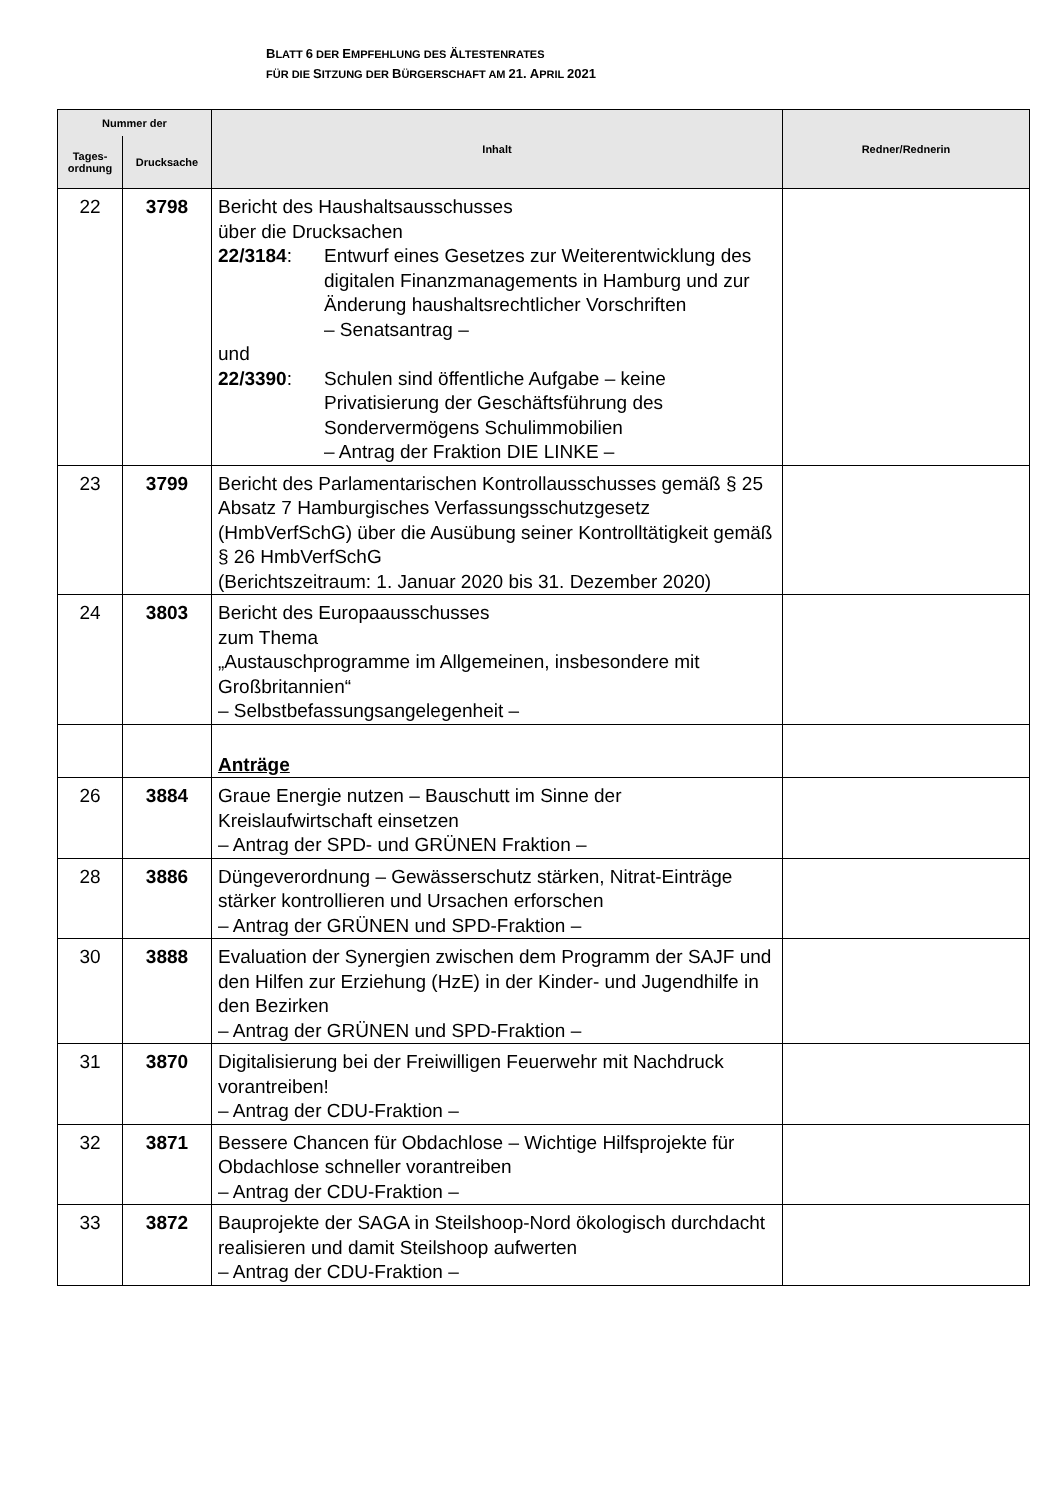BLATT 6 DER EMPFEHLUNG DES ÄLTESTENRATES
FÜR DIE SITZUNG DER BÜRGERSCHAFT AM 21. APRIL 2021
| Nummer der | | Inhalt | Redner/Rednerin |
| --- | --- | --- | --- |
| Tages- ordnung | Drucksache | | |
| 22 | 3798 | Bericht des Haushaltsausschusses über die Drucksachen 22/3184 : Entwurf eines Gesetzes zur Weiterentwicklung des digitalen Finanzmanagements in Hamburg und zur Änderung haushaltsrechtlicher Vorschriften – Senatsantrag – und 22/3390 : Schulen sind öffentliche Aufgabe – keine Privatisierung der Geschäftsführung des Sondervermögens Schulimmobilien – Antrag der Fraktion DIE LINKE – | |
| 23 | 3799 | Bericht des Parlamentarischen Kontrollausschusses gemäß § 25 Absatz 7 Hamburgisches Verfassungsschutzgesetz (HmbVerfSchG) über die Ausübung seiner Kontrolltätigkeit gemäß § 26 HmbVerfSchG (Berichtszeitraum: 1. Januar 2020 bis 31. Dezember 2020) | |
| 24 | 3803 | Bericht des Europaausschusses zum Thema „Austauschprogramme im Allgemeinen, insbesondere mit Großbritannien“ – Selbstbefassungsangelegenheit – | |
| | | Anträge | |
| 26 | 3884 | Graue Energie nutzen – Bauschutt im Sinne der Kreislaufwirtschaft einsetzen – Antrag der SPD- und GRÜNEN Fraktion – | |
| 28 | 3886 | Düngeverordnung – Gewässerschutz stärken, Nitrat-Einträge stärker kontrollieren und Ursachen erforschen – Antrag der GRÜNEN und SPD-Fraktion – | |
| 30 | 3888 | Evaluation der Synergien zwischen dem Programm der SAJF und den Hilfen zur Erziehung (HzE) in der Kinder- und Jugendhilfe in den Bezirken – Antrag der GRÜNEN und SPD-Fraktion – | |
| 31 | 3870 | Digitalisierung bei der Freiwilligen Feuerwehr mit Nachdruck vorantreiben! – Antrag der CDU-Fraktion – | |
| 32 | 3871 | Bessere Chancen für Obdachlose – Wichtige Hilfsprojekte für Obdachlose schneller vorantreiben – Antrag der CDU-Fraktion – | |
| 33 | 3872 | Bauprojekte der SAGA in Steilshoop-Nord ökologisch durchdacht realisieren und damit Steilshoop aufwerten – Antrag der CDU-Fraktion – | |